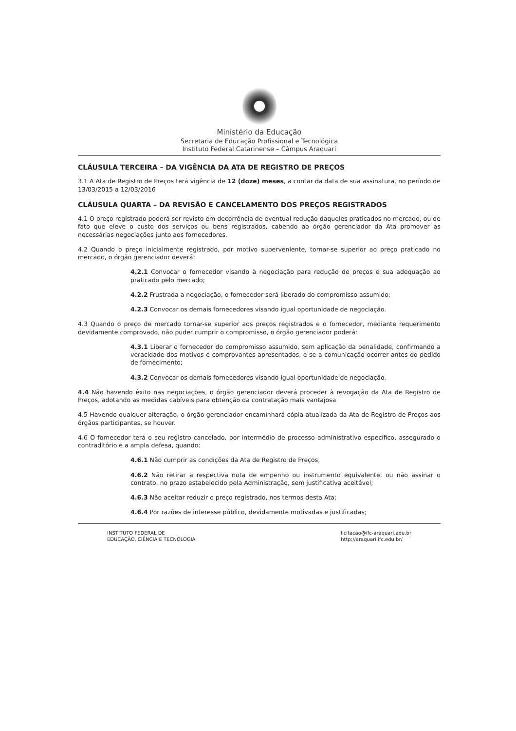Ministério da Educação
Secretaria de Educação Profissional e Tecnológica
Instituto Federal Catarinense – Câmpus Araquari
CLÁUSULA TERCEIRA – DA VIGÊNCIA DA ATA DE REGISTRO DE PREÇOS
3.1 A Ata de Registro de Preços terá vigência de 12 (doze) meses, a contar da data de sua assinatura, no período de 13/03/2015 a 12/03/2016
CLÁUSULA QUARTA – DA REVISÃO E CANCELAMENTO DOS PREÇOS REGISTRADOS
4.1 O preço registrado poderá ser revisto em decorrência de eventual redução daqueles praticados no mercado, ou de fato que eleve o custo dos serviços ou bens registrados, cabendo ao órgão gerenciador da Ata promover as necessárias negociações junto aos fornecedores.
4.2 Quando o preço inicialmente registrado, por motivo superveniente, tornar-se superior ao preço praticado no mercado, o órgão gerenciador deverá:
4.2.1 Convocar o fornecedor visando à negociação para redução de preços e sua adequação ao praticado pelo mercado;
4.2.2 Frustrada a negociação, o fornecedor será liberado do compromisso assumido;
4.2.3 Convocar os demais fornecedores visando igual oportunidade de negociação.
4.3 Quando o preço de mercado tornar-se superior aos preços registrados e o fornecedor, mediante requerimento devidamente comprovado, não puder cumprir o compromisso, o órgão gerenciador poderá:
4.3.1 Liberar o fornecedor do compromisso assumido, sem aplicação da penalidade, confirmando a veracidade dos motivos e comprovantes apresentados, e se a comunicação ocorrer antes do pedido de fornecimento;
4.3.2 Convocar os demais fornecedores visando igual oportunidade de negociação.
4.4 Não havendo êxito nas negociações, o órgão gerenciador deverá proceder à revogação da Ata de Registro de Preços, adotando as medidas cabíveis para obtenção da contratação mais vantajosa
4.5 Havendo qualquer alteração, o órgão gerenciador encaminhará cópia atualizada da Ata de Registro de Preços aos órgãos participantes, se houver.
4.6 O fornecedor terá o seu registro cancelado, por intermédio de processo administrativo específico, assegurado o contraditório e a ampla defesa, quando:
4.6.1 Não cumprir as condições da Ata de Registro de Preços,
4.6.2 Não retirar a respectiva nota de empenho ou instrumento equivalente, ou não assinar o contrato, no prazo estabelecido pela Administração, sem justificativa aceitável;
4.6.3 Não aceitar reduzir o preço registrado, nos termos desta Ata;
4.6.4 Por razões de interesse público, devidamente motivadas e justificadas;
INSTITUTO FEDERAL DE
EDUCAÇÃO, CIÊNCIA E TECNOLOGIA
licitacao@ifc-araquari.edu.br
http://araquari.ifc.edu.br/